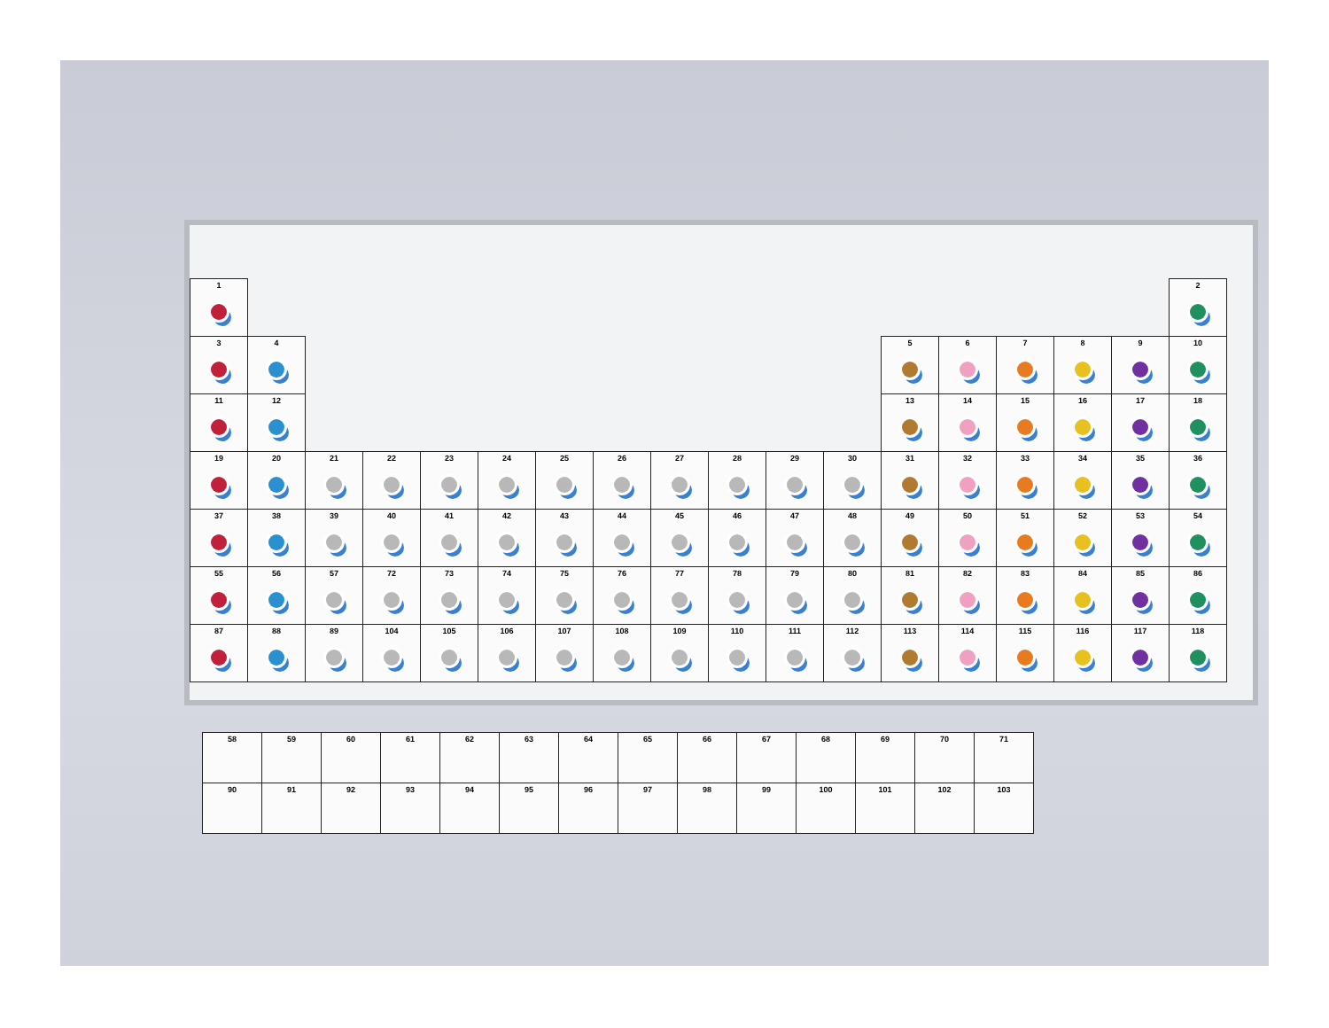| 1 | | | | | | | | | | | | | | | | | 2 |
| 3 | 4 | | | | | | | | | | | 5 | 6 | 7 | 8 | 9 | 10 |
| 11 | 12 | | | | | | | | | | | 13 | 14 | 15 | 16 | 17 | 18 |
| 19 | 20 | 21 | 22 | 23 | 24 | 25 | 26 | 27 | 28 | 29 | 30 | 31 | 32 | 33 | 34 | 35 | 36 |
| 37 | 38 | 39 | 40 | 41 | 42 | 43 | 44 | 45 | 46 | 47 | 48 | 49 | 50 | 51 | 52 | 53 | 54 |
| 55 | 56 | 57 | 72 | 73 | 74 | 75 | 76 | 77 | 78 | 79 | 80 | 81 | 82 | 83 | 84 | 85 | 86 |
| 87 | 88 | 89 | 104 | 105 | 106 | 107 | 108 | 109 | 110 | 111 | 112 | 113 | 114 | 115 | 116 | 117 | 118 |
| 58 | 59 | 60 | 61 | 62 | 63 | 64 | 65 | 66 | 67 | 68 | 69 | 70 | 71 |
| 90 | 91 | 92 | 93 | 94 | 95 | 96 | 97 | 98 | 99 | 100 | 101 | 102 | 103 |